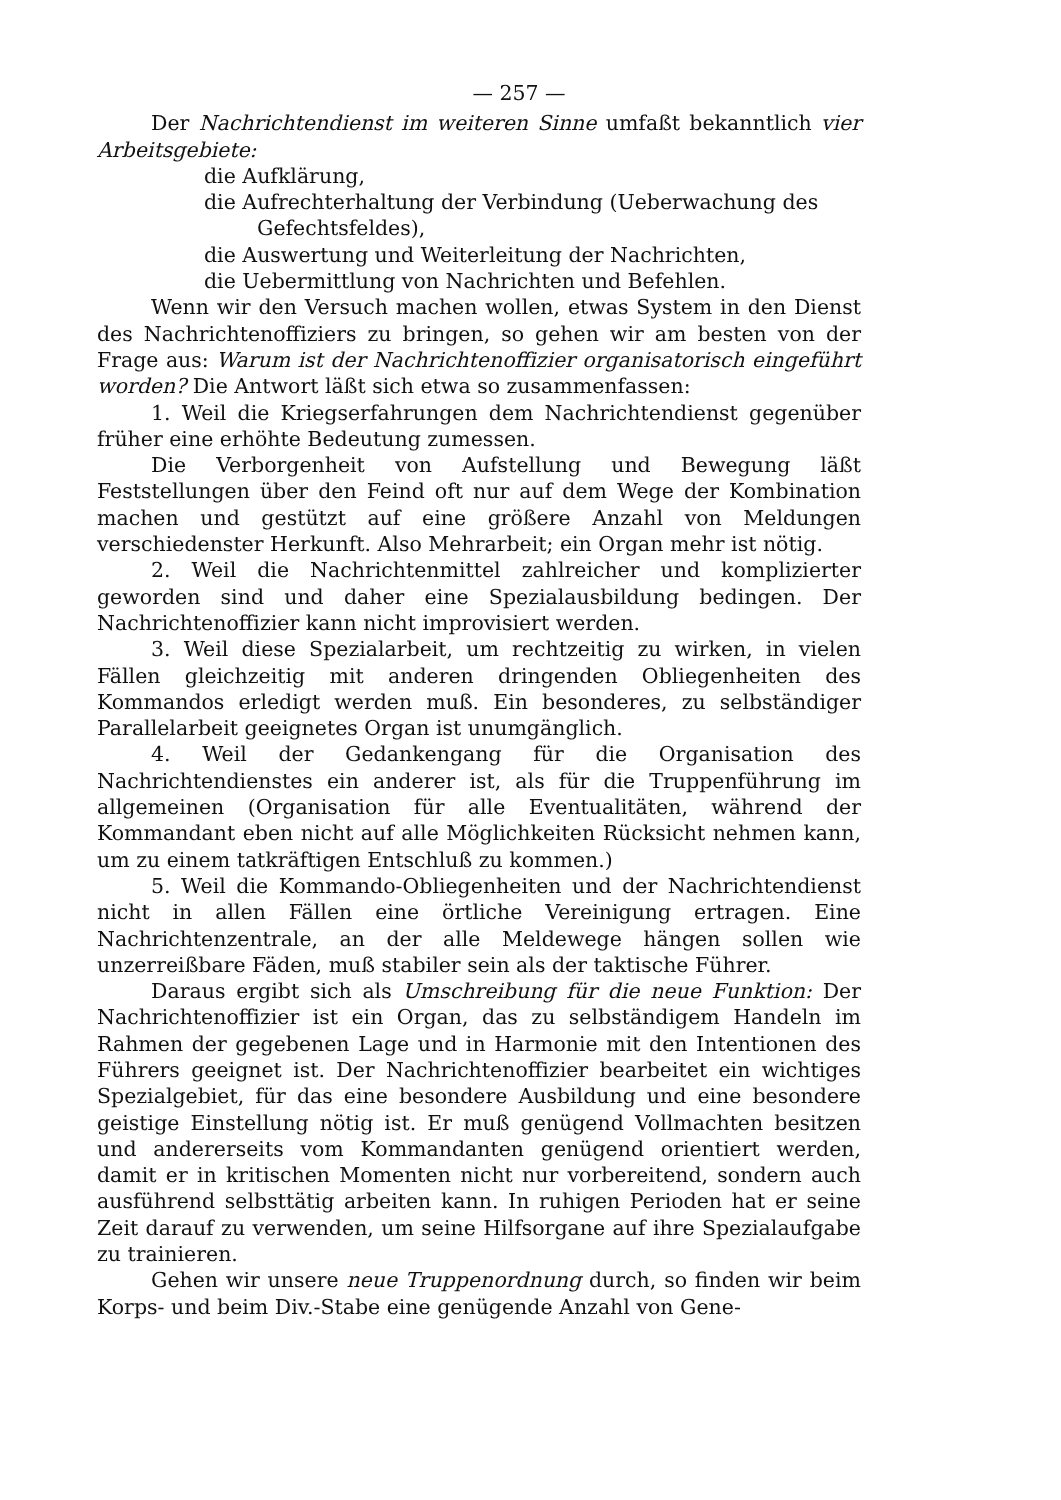— 257 —
Der Nachrichtendienst im weiteren Sinne umfaßt bekanntlich vier Arbeitsgebiete:
die Aufklärung,
die Aufrechterhaltung der Verbindung (Ueberwachung des Gefechtsfeldes),
die Auswertung und Weiterleitung der Nachrichten,
die Uebermittlung von Nachrichten und Befehlen.
Wenn wir den Versuch machen wollen, etwas System in den Dienst des Nachrichtenoffiziers zu bringen, so gehen wir am besten von der Frage aus: Warum ist der Nachrichtenoffizier organisatorisch eingeführt worden? Die Antwort läßt sich etwa so zusammenfassen:
1. Weil die Kriegserfahrungen dem Nachrichtendienst gegenüber früher eine erhöhte Bedeutung zumessen.
Die Verborgenheit von Aufstellung und Bewegung läßt Feststellungen über den Feind oft nur auf dem Wege der Kombination machen und gestützt auf eine größere Anzahl von Meldungen verschiedenster Herkunft. Also Mehrarbeit; ein Organ mehr ist nötig.
2. Weil die Nachrichtenmittel zahlreicher und komplizierter geworden sind und daher eine Spezialausbildung bedingen. Der Nachrichtenoffizier kann nicht improvisiert werden.
3. Weil diese Spezialarbeit, um rechtzeitig zu wirken, in vielen Fällen gleichzeitig mit anderen dringenden Obliegenheiten des Kommandos erledigt werden muß. Ein besonderes, zu selbständiger Parallelarbeit geeignetes Organ ist unumgänglich.
4. Weil der Gedankengang für die Organisation des Nachrichtendienstes ein anderer ist, als für die Truppenführung im allgemeinen (Organisation für alle Eventualitäten, während der Kommandant eben nicht auf alle Möglichkeiten Rücksicht nehmen kann, um zu einem tatkräftigen Entschluß zu kommen.)
5. Weil die Kommando-Obliegenheiten und der Nachrichtendienst nicht in allen Fällen eine örtliche Vereinigung ertragen. Eine Nachrichtenzentrale, an der alle Meldewege hängen sollen wie unzerreißbare Fäden, muß stabiler sein als der taktische Führer.
Daraus ergibt sich als Umschreibung für die neue Funktion: Der Nachrichtenoffizier ist ein Organ, das zu selbständigem Handeln im Rahmen der gegebenen Lage und in Harmonie mit den Intentionen des Führers geeignet ist. Der Nachrichtenoffizier bearbeitet ein wichtiges Spezialgebiet, für das eine besondere Ausbildung und eine besondere geistige Einstellung nötig ist. Er muß genügend Vollmachten besitzen und andererseits vom Kommandanten genügend orientiert werden, damit er in kritischen Momenten nicht nur vorbereitend, sondern auch ausführend selbsttätig arbeiten kann. In ruhigen Perioden hat er seine Zeit darauf zu verwenden, um seine Hilfsorgane auf ihre Spezialaufgabe zu trainieren.
Gehen wir unsere neue Truppenordnung durch, so finden wir beim Korps- und beim Div.-Stabe eine genügende Anzahl von Gene-